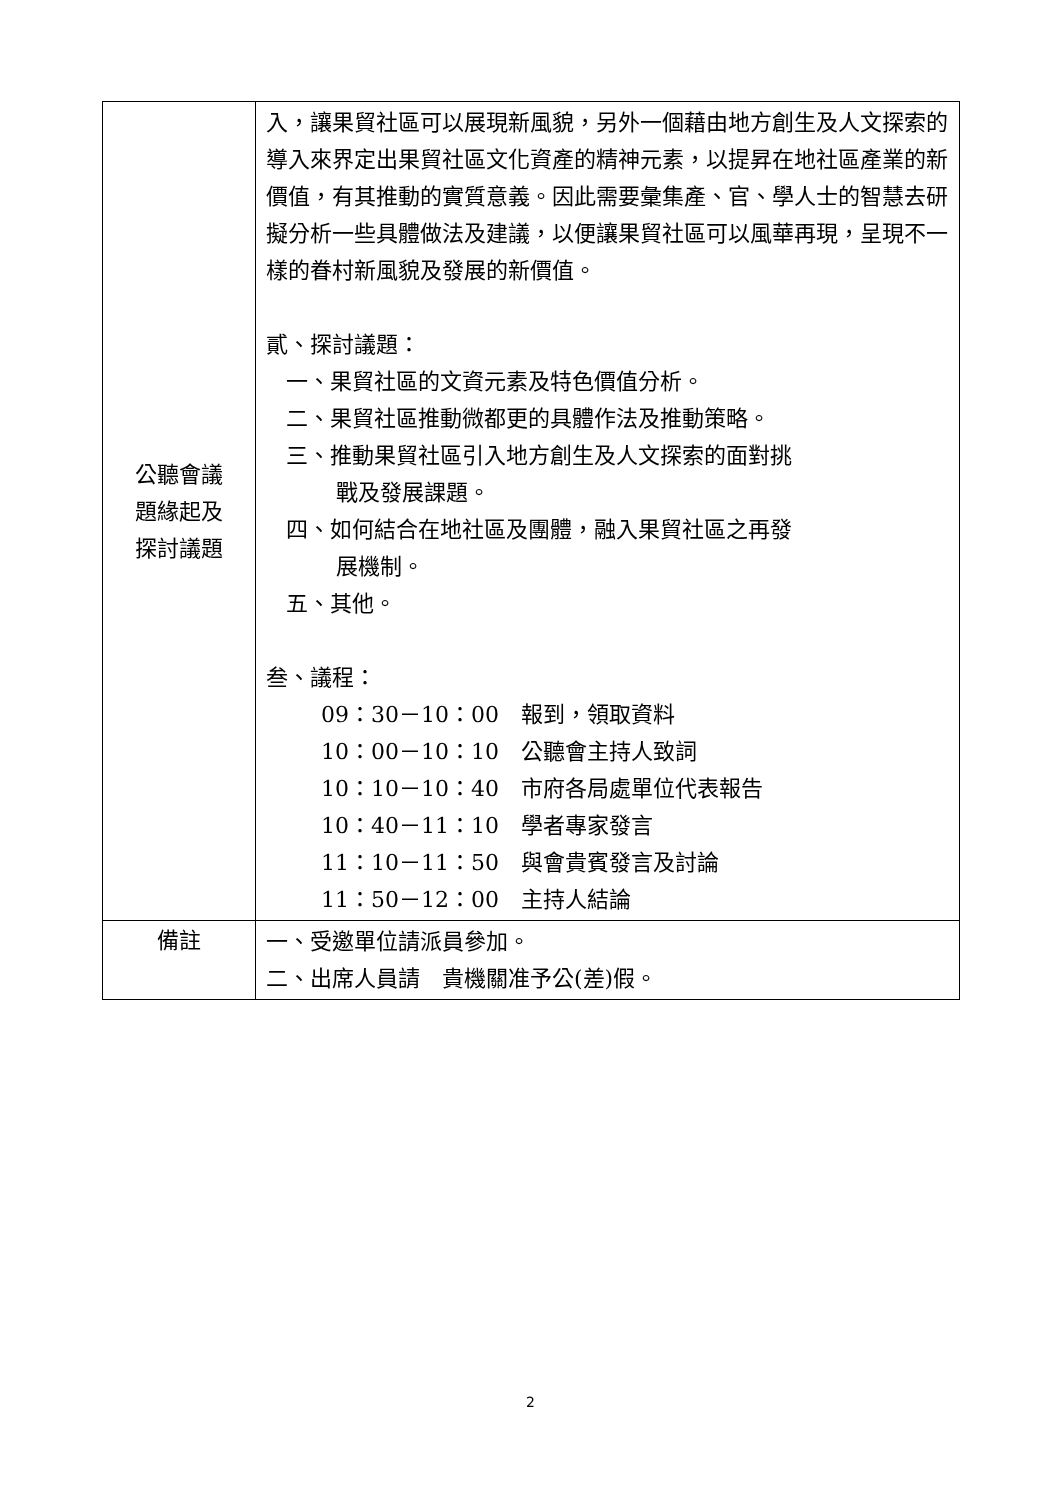| 公聽會議 題緣起及 探討議題 | 入，讓果貿社區可以展現新風貌，另外一個藉由地方創生及人文探索的導入來界定出果貿社區文化資產的精神元素，以提昇在地社區產業的新價值，有其推動的實質意義。因此需要彙集產、官、學人士的智慧去研擬分析一些具體做法及建議，以便讓果貿社區可以風華再現，呈現不一樣的眷村新風貌及發展的新價值。 貳、探討議題： 一、果貿社區的文資元素及特色價值分析。 二、果貿社區推動微都更的具體作法及推動策略。 三、推動果貿社區引入地方創生及人文探索的面對挑 戰及發展課題。 四、如何結合在地社區及團體，融入果貿社區之再發 展機制。 五、其他。 叁、議程： 09：30－10：00 報到，領取資料 10：00－10：10 公聽會主持人致詞 10：10－10：40 市府各局處單位代表報告 10：40－11：10 學者專家發言 11：10－11：50 與會貴賓發言及討論 11：50－12：00 主持人結論 |
| 備註 | 一、受邀單位請派員參加。 二、出席人員請 貴機關准予公(差)假。 |
2